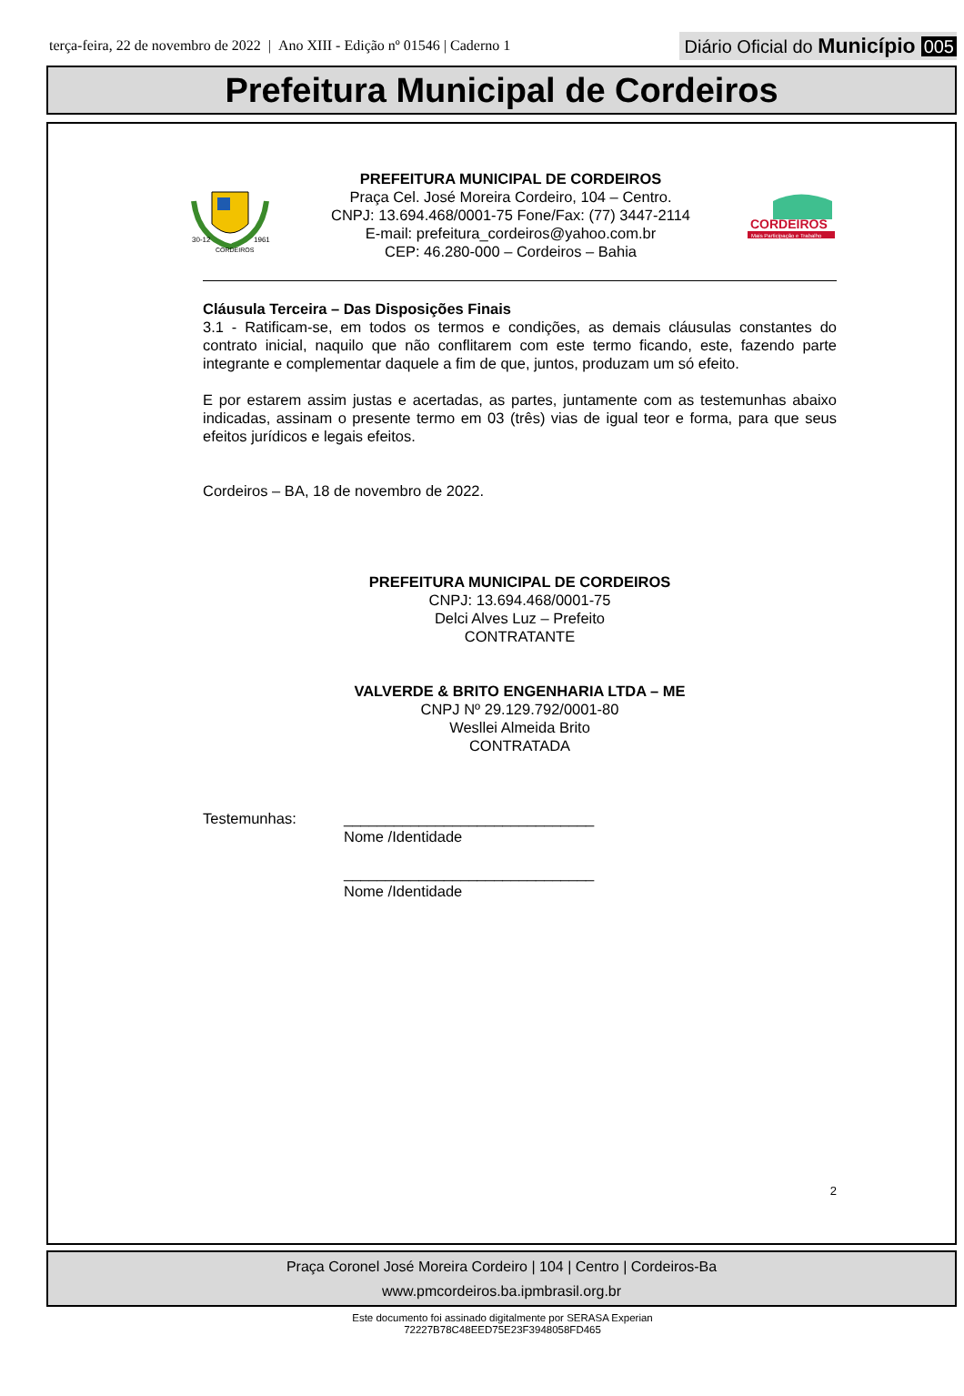terça-feira, 22 de novembro de 2022 | Ano XIII - Edição nº 01546 | Caderno 1
Diário Oficial do Município 005
Prefeitura Municipal de Cordeiros
30-12
1961
CORDEIROS
PREFEITURA MUNICIPAL DE CORDEIROS
Praça Cel. José Moreira Cordeiro, 104 – Centro.
CNPJ: 13.694.468/0001-75 Fone/Fax: (77) 3447-2114
E-mail: prefeitura_cordeiros@yahoo.com.br
CEP: 46.280-000 – Cordeiros – Bahia
CORDEIROS
Mais Participação e Trabalho
Cláusula Terceira – Das Disposições Finais
3.1 - Ratificam-se, em todos os termos e condições, as demais cláusulas constantes do contrato inicial, naquilo que não conflitarem com este termo ficando, este, fazendo parte integrante e complementar daquele a fim de que, juntos, produzam um só efeito.
E por estarem assim justas e acertadas, as partes, juntamente com as testemunhas abaixo indicadas, assinam o presente termo em 03 (três) vias de igual teor e forma, para que seus efeitos jurídicos e legais efeitos.
Cordeiros – BA, 18 de novembro de 2022.
PREFEITURA MUNICIPAL DE CORDEIROS
CNPJ: 13.694.468/0001-75
Delci Alves Luz – Prefeito
CONTRATANTE
VALVERDE & BRITO ENGENHARIA LTDA – ME
CNPJ Nº 29.129.792/0001-80
Wesllei Almeida Brito
CONTRATADA
Testemunhas: ______________________________
Nome /Identidade
______________________________
Nome /Identidade
2
Praça Coronel José Moreira Cordeiro | 104 | Centro | Cordeiros-Ba
www.pmcordeiros.ba.ipmbrasil.org.br
Este documento foi assinado digitalmente por SERASA Experian
72227B78C48EED75E23F3948058FD465